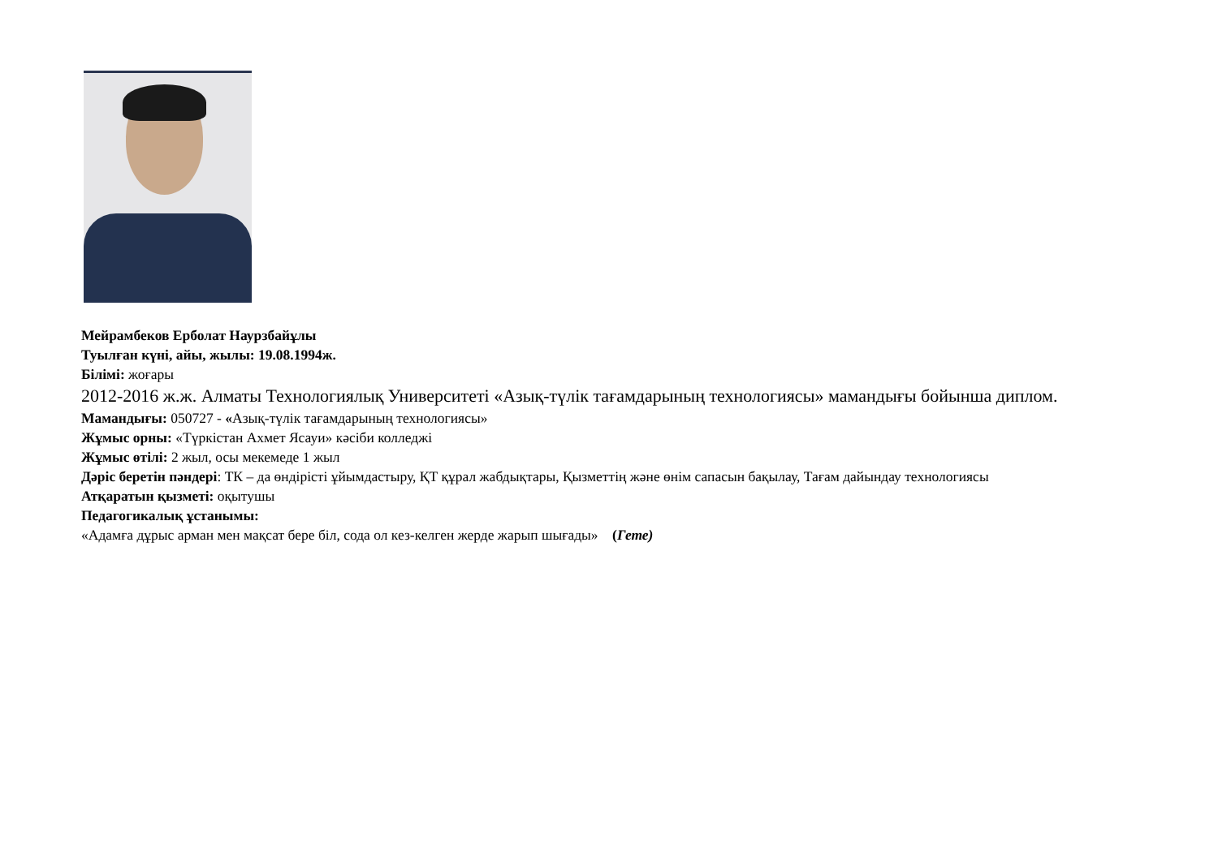Мейрамбеков Ерболат Наурзбайұлы
Туылған күні, айы, жылы: 19.08.1994ж.
Білімі: жоғары
2012-2016 ж.ж. Алматы Технологиялық Университеті «Азық-түлік тағамдарының технологиясы» мамандығы бойынша диплом.
Мамандығы: 050727 - «Азық-түлік тағамдарының технологиясы»
Жұмыс орны: «Түркістан Ахмет Ясауи» кәсіби колледжі
Жұмыс өтілі: 2 жыл, осы мекемеде 1 жыл
Дәріс беретін пәндері: ТК – да өндірісті ұйымдастыру, ҚТ құрал жабдықтары, Қызметтің және өнім сапасын бақылау, Тағам дайындау технологиясы
Атқаратын қызметі: оқытушы
Педагогикалық ұстанымы:
«Адамға дұрыс арман мен мақсат бере біл, сода ол кез-келген жерде жарып шығады» (Гете)